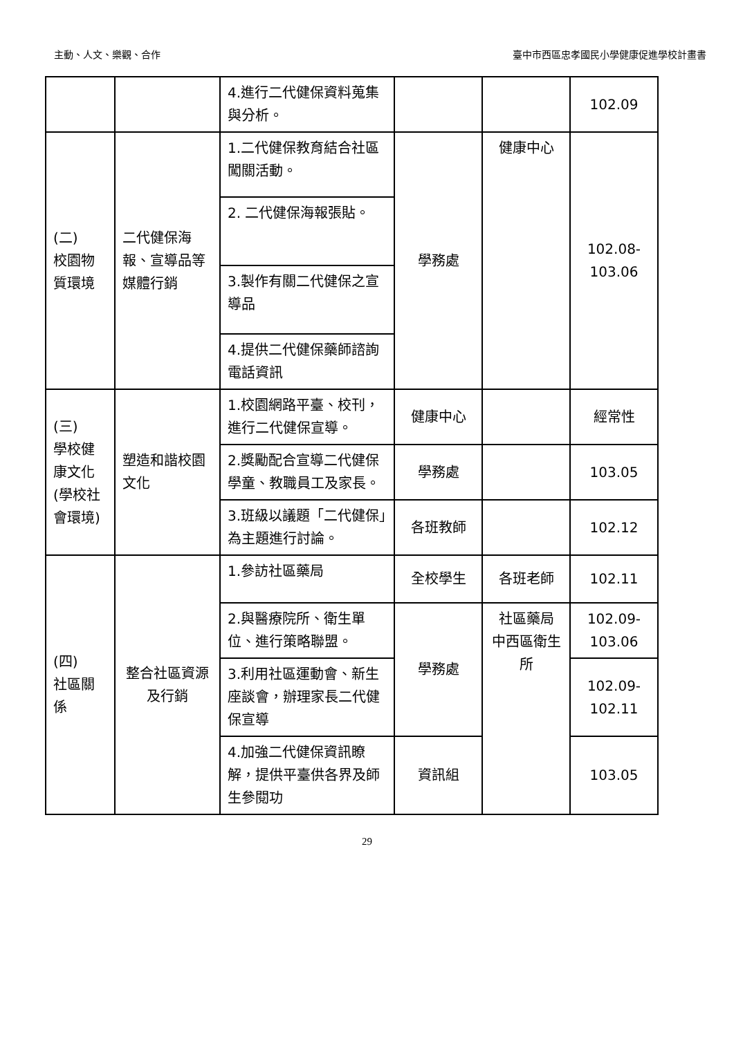主動、人文、樂觀、合作 臺中市西區忠孝國民小學健康促進學校計畫書
| | | 4.進行二代健保資料蒐集與分析。 | | | 102.09 |
| (二) 校園物質環境 | 二代健保海報、宣導品等媒體行銷 | 1.二代健保教育結合社區闖關活動。 | 學務處 | 健康中心 | 102.08- 103.06 |
| | | 2. 二代健保海報張貼。 | | | |
| | | 3.製作有關二代健保之宣導品 | | | |
| | | 4.提供二代健保藥師諮詢電話資訊 | | | |
| (三) 學校健康文化(學校社會環境) | 塑造和諧校園文化 | 1.校園網路平臺、校刊，進行二代健保宣導。 | 健康中心 | | 經常性 |
| | | 2.獎勵配合宣導二代健保學童、教職員工及家長。 | 學務處 | | 103.05 |
| | | 3.班級以議題「二代健保」為主題進行討論。 | 各班教師 | | 102.12 |
| (四) 社區關係 | 整合社區資源及行銷 | 1.參訪社區藥局 | 全校學生 | 各班老師 | 102.11 |
| | | 2.與醫療院所、衛生單位、進行策略聯盟。 | 學務處 | 社區藥局 中西區衛生所 | 102.09- 103.06 |
| | | 3.利用社區運動會、新生座談會，辦理家長二代健保宣導 | | | 102.09- 102.11 |
| | | 4.加強二代健保資訊瞭解，提供平臺供各界及師生參閱功 | 資訊組 | | 103.05 |
29